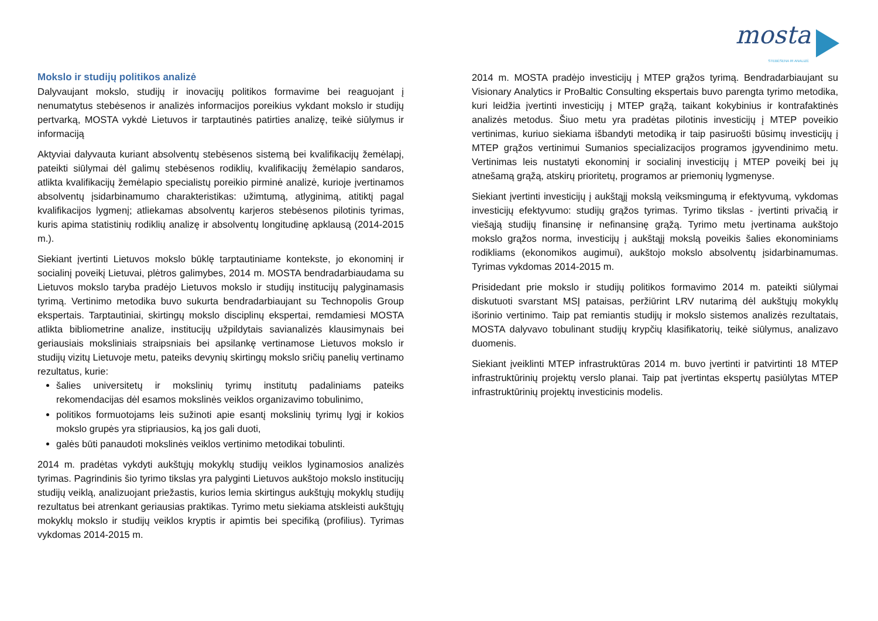mosta STEBĖSENA IR ANALIZĖ
Mokslo ir studijų politikos analizė
Dalyvaujant mokslo, studijų ir inovacijų politikos formavime bei reaguojant į nenumatytus stebėsenos ir analizės informacijos poreikius vykdant mokslo ir studijų pertvarką, MOSTA vykdė Lietuvos ir tarptautinės patirties analizę, teikė siūlymus ir informaciją
Aktyviai dalyvauta kuriant absolventų stebėsenos sistemą bei kvalifikacijų žemėlapį, pateikti siūlymai dėl galimų stebėsenos rodiklių, kvalifikacijų žemėlapio sandaros, atlikta kvalifikacijų žemėlapio specialistų poreikio pirminė analizė, kurioje įvertinamos absolventų įsidarbinamumo charakteristikas: užimtumą, atlyginimą, atitiktį pagal kvalifikacijos lygmenį; atliekamas absolventų karjeros stebėsenos pilotinis tyrimas, kuris apima statistinių rodiklių analizę ir absolventų longitudinę apklausą (2014-2015 m.).
Siekiant įvertinti Lietuvos mokslo būklę tarptautiniame kontekste, jo ekonominį ir socialinį poveikį Lietuvai, plėtros galimybes, 2014 m. MOSTA bendradarbiaudama su Lietuvos mokslo taryba pradėjo Lietuvos mokslo ir studijų institucijų palyginamasis tyrimą. Vertinimo metodika buvo sukurta bendradarbiaujant su Technopolis Group ekspertais. Tarptautiniai, skirtingų mokslo disciplinų ekspertai, remdamiesi MOSTA atlikta bibliometrine analize, institucijų užpildytais savianalizės klausimynais bei geriausiais moksliniais straipsniais bei apsilankę vertinamose Lietuvos mokslo ir studijų vizitų Lietuvoje metu, pateiks devynių skirtingų mokslo sričių panelių vertinamo rezultatus, kurie:
šalies universitetų ir mokslinių tyrimų institutų padaliniams pateiks rekomendacijas dėl esamos mokslinės veiklos organizavimo tobulinimo,
politikos formuotojams leis sužinoti apie esantį mokslinių tyrimų lygį ir kokios mokslo grupės yra stipriausios, ką jos gali duoti,
galės būti panaudoti mokslinės veiklos vertinimo metodikai tobulinti.
2014 m. pradėtas vykdyti aukštųjų mokyklų studijų veiklos lyginamosios analizės tyrimas. Pagrindinis šio tyrimo tikslas yra palyginti Lietuvos aukštojo mokslo institucijų studijų veiklą, analizuojant priežastis, kurios lemia skirtingus aukštųjų mokyklų studijų rezultatus bei atrenkant geriausias praktikas. Tyrimo metu siekiama atskleisti aukštųjų mokyklų mokslo ir studijų veiklos kryptis ir apimtis bei specifiką (profilius). Tyrimas vykdomas 2014-2015 m.
2014 m. MOSTA pradėjo investicijų į MTEP grąžos tyrimą. Bendradarbiaujant su Visionary Analytics ir ProBaltic Consulting ekspertais buvo parengta tyrimo metodika, kuri leidžia įvertinti investicijų į MTEP grąžą, taikant kokybinius ir kontrafaktinės analizės metodus. Šiuo metu yra pradėtas pilotinis investicijų į MTEP poveikio vertinimas, kuriuo siekiama išbandyti metodiką ir taip pasiruošti būsimų investicijų į MTEP grąžos vertinimui Sumanios specializacijos programos įgyvendinimo metu. Vertinimas leis nustatyti ekonominį ir socialinį investicijų į MTEP poveikį bei jų atnešamą grąžą, atskirų prioritetų, programos ar priemonių lygmenyse.
Siekiant įvertinti investicijų į aukštąjį mokslą veiksmingumą ir efektyvumą, vykdomas investicijų efektyvumo: studijų grąžos tyrimas. Tyrimo tikslas - įvertinti privačią ir viešąją studijų finansinę ir nefinansinę grąžą. Tyrimo metu įvertinama aukštojo mokslo grąžos norma, investicijų į aukštąjį mokslą poveikis šalies ekonominiams rodikliams (ekonomikos augimui), aukštojo mokslo absolventų įsidarbinamumas. Tyrimas vykdomas 2014-2015 m.
Prisidedant prie mokslo ir studijų politikos formavimo 2014 m. pateikti siūlymai diskutuoti svarstant MSĮ pataisas, peržiūrint LRV nutarimą dėl aukštųjų mokyklų išorinio vertinimo. Taip pat remiantis studijų ir mokslo sistemos analizės rezultatais, MOSTA dalyvavo tobulinant studijų krypčių klasifikatorių, teikė siūlymus, analizavo duomenis.
Siekiant įveiklinti MTEP infrastruktūras 2014 m. buvo įvertinti ir patvirtinti 18 MTEP infrastruktūrinių projektų verslo planai. Taip pat įvertintas ekspertų pasiūlytas MTEP infrastruktūrinių projektų investicinis modelis.